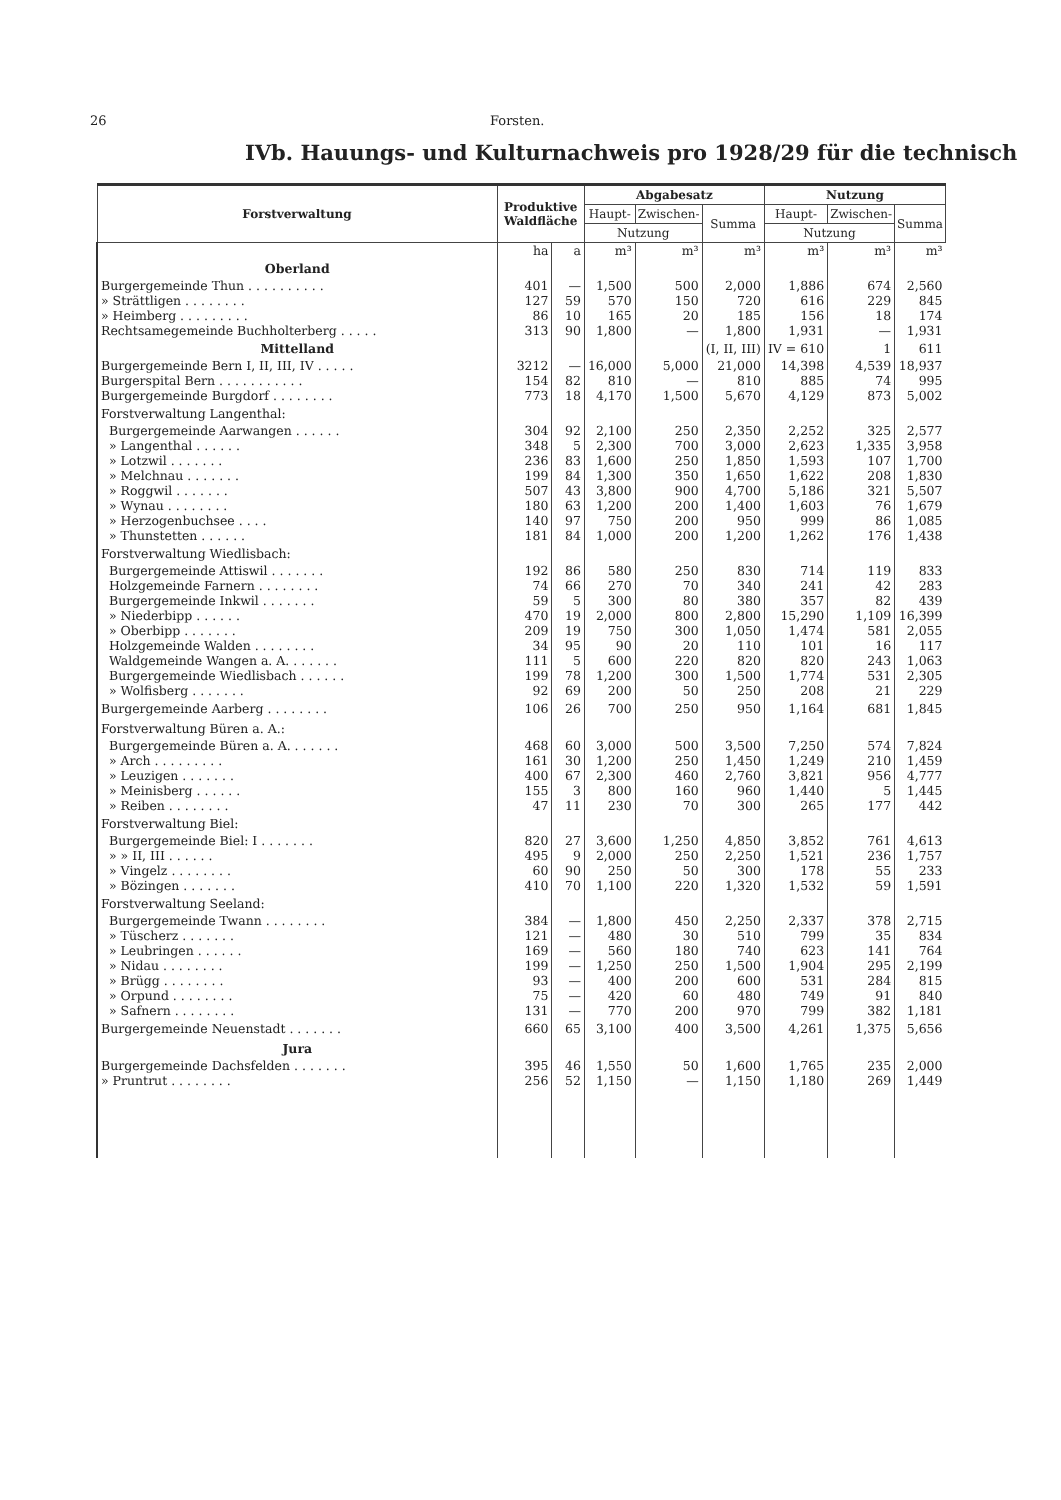26 Forsten.
IVb. Hauungs- und Kulturnachweis pro 1928/29 für die technisch
| Forstverwaltung | Produktive Waldfläche | | Abgabesatz | | | Nutzung | | |
| --- | --- | --- | --- | --- | --- | --- | --- | --- |
| | | | Haupt- | Zwischen- | Summa | Haupt- | Zwischen- | Summa |
| | | | Nutzung | | | Nutzung | | |
| | ha | a | m³ | m³ | m³ | m³ | m³ | m³ |
| Oberland | | | | | | | | |
| Burgergemeinde Thun . . . . . . . . . . | 401 | — | 1,500 | 500 | 2,000 | 1,886 | 674 | 2,560 |
| » Strättligen . . . . . . . . | 127 | 59 | 570 | 150 | 720 | 616 | 229 | 845 |
| » Heimberg . . . . . . . . . | 86 | 10 | 165 | 20 | 185 | 156 | 18 | 174 |
| Rechtsamegemeinde Buchholterberg . . . . . | 313 | 90 | 1,800 | — | 1,800 | 1,931 | — | 1,931 |
| Mittelland | | | | | (I, II, III) | IV = 610 | 1 | 611 |
| Burgergemeinde Bern I, II, III, IV . . . . . | 3212 | — | 16,000 | 5,000 | 21,000 | 14,398 | 4,539 | 18,937 |
| Burgerspital Bern . . . . . . . . . . . | 154 | 82 | 810 | — | 810 | 885 | 74 | 995 |
| Burgergemeinde Burgdorf . . . . . . . . | 773 | 18 | 4,170 | 1,500 | 5,670 | 4,129 | 873 | 5,002 |
| Forstverwaltung Langenthal: | | | | | | | | |
| Burgergemeinde Aarwangen . . . . . . | 304 | 92 | 2,100 | 250 | 2,350 | 2,252 | 325 | 2,577 |
| » Langenthal . . . . . . | 348 | 5 | 2,300 | 700 | 3,000 | 2,623 | 1,335 | 3,958 |
| » Lotzwil . . . . . . . | 236 | 83 | 1,600 | 250 | 1,850 | 1,593 | 107 | 1,700 |
| » Melchnau . . . . . . . | 199 | 84 | 1,300 | 350 | 1,650 | 1,622 | 208 | 1,830 |
| » Roggwil . . . . . . . | 507 | 43 | 3,800 | 900 | 4,700 | 5,186 | 321 | 5,507 |
| » Wynau . . . . . . . . | 180 | 63 | 1,200 | 200 | 1,400 | 1,603 | 76 | 1,679 |
| » Herzogenbuchsee . . . . | 140 | 97 | 750 | 200 | 950 | 999 | 86 | 1,085 |
| » Thunstetten . . . . . . | 181 | 84 | 1,000 | 200 | 1,200 | 1,262 | 176 | 1,438 |
| Forstverwaltung Wiedlisbach: | | | | | | | | |
| Burgergemeinde Attiswil . . . . . . . | 192 | 86 | 580 | 250 | 830 | 714 | 119 | 833 |
| Holzgemeinde Farnern . . . . . . . . | 74 | 66 | 270 | 70 | 340 | 241 | 42 | 283 |
| Burgergemeinde Inkwil . . . . . . . | 59 | 5 | 300 | 80 | 380 | 357 | 82 | 439 |
| » Niederbipp . . . . . . | 470 | 19 | 2,000 | 800 | 2,800 | 15,290 | 1,109 | 16,399 |
| » Oberbipp . . . . . . . | 209 | 19 | 750 | 300 | 1,050 | 1,474 | 581 | 2,055 |
| Holzgemeinde Walden . . . . . . . . | 34 | 95 | 90 | 20 | 110 | 101 | 16 | 117 |
| Waldgemeinde Wangen a. A. . . . . . . | 111 | 5 | 600 | 220 | 820 | 820 | 243 | 1,063 |
| Burgergemeinde Wiedlisbach . . . . . . | 199 | 78 | 1,200 | 300 | 1,500 | 1,774 | 531 | 2,305 |
| » Wolfisberg . . . . . . . | 92 | 69 | 200 | 50 | 250 | 208 | 21 | 229 |
| Burgergemeinde Aarberg . . . . . . . . | 106 | 26 | 700 | 250 | 950 | 1,164 | 681 | 1,845 |
| Forstverwaltung Büren a. A.: | | | | | | | | |
| Burgergemeinde Büren a. A. . . . . . . | 468 | 60 | 3,000 | 500 | 3,500 | 7,250 | 574 | 7,824 |
| » Arch . . . . . . . . . | 161 | 30 | 1,200 | 250 | 1,450 | 1,249 | 210 | 1,459 |
| » Leuzigen . . . . . . . | 400 | 67 | 2,300 | 460 | 2,760 | 3,821 | 956 | 4,777 |
| » Meinisberg . . . . . . | 155 | 3 | 800 | 160 | 960 | 1,440 | 5 | 1,445 |
| » Reiben . . . . . . . . | 47 | 11 | 230 | 70 | 300 | 265 | 177 | 442 |
| Forstverwaltung Biel: | | | | | | | | |
| Burgergemeinde Biel: I . . . . . . . | 820 | 27 | 3,600 | 1,250 | 4,850 | 3,852 | 761 | 4,613 |
| » » II, III . . . . . . | 495 | 9 | 2,000 | 250 | 2,250 | 1,521 | 236 | 1,757 |
| » Vingelz . . . . . . . . | 60 | 90 | 250 | 50 | 300 | 178 | 55 | 233 |
| » Bözingen . . . . . . . | 410 | 70 | 1,100 | 220 | 1,320 | 1,532 | 59 | 1,591 |
| Forstverwaltung Seeland: | | | | | | | | |
| Burgergemeinde Twann . . . . . . . . | 384 | — | 1,800 | 450 | 2,250 | 2,337 | 378 | 2,715 |
| » Tüscherz . . . . . . . | 121 | — | 480 | 30 | 510 | 799 | 35 | 834 |
| » Leubringen . . . . . . | 169 | — | 560 | 180 | 740 | 623 | 141 | 764 |
| » Nidau . . . . . . . . | 199 | — | 1,250 | 250 | 1,500 | 1,904 | 295 | 2,199 |
| » Brügg . . . . . . . . | 93 | — | 400 | 200 | 600 | 531 | 284 | 815 |
| » Orpund . . . . . . . . | 75 | — | 420 | 60 | 480 | 749 | 91 | 840 |
| » Safnern . . . . . . . . | 131 | — | 770 | 200 | 970 | 799 | 382 | 1,181 |
| Burgergemeinde Neuenstadt . . . . . . . | 660 | 65 | 3,100 | 400 | 3,500 | 4,261 | 1,375 | 5,656 |
| Jura | | | | | | | | |
| Burgergemeinde Dachsfelden . . . . . . . | 395 | 46 | 1,550 | 50 | 1,600 | 1,765 | 235 | 2,000 |
| » Pruntrut . . . . . . . . | 256 | 52 | 1,150 | — | 1,150 | 1,180 | 269 | 1,449 |